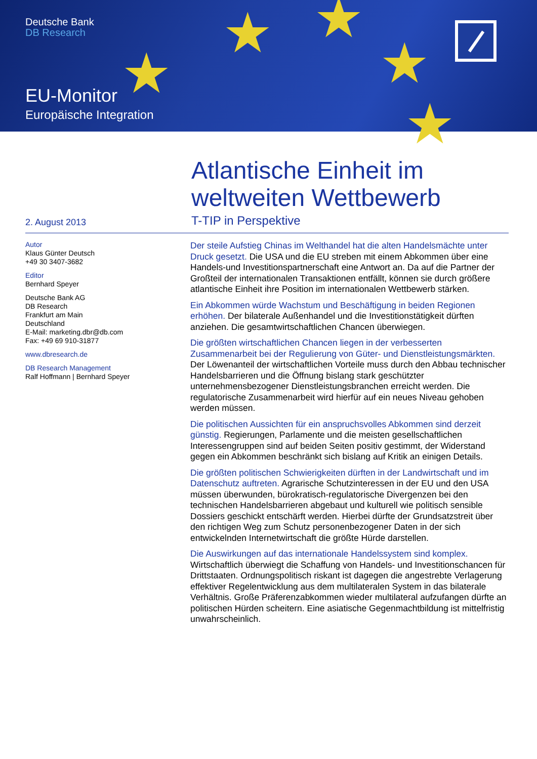★ ★
★ ★
★
Deutsche Bank
DB Research
EU-Monitor
Europäische Integration
2. August 2013
Atlantische Einheit im
weltweiten Wettbewerb
T-TIP in Perspektive
Autor
Klaus Günter Deutsch
+49 30 3407-3682
Editor
Bernhard Speyer
Deutsche Bank AG
DB Research
Frankfurt am Main
Deutschland
E-Mail: marketing.dbr@db.com
Fax: +49 69 910-31877
www.dbresearch.de
DB Research Management
Ralf Hoffmann | Bernhard Speyer
Der steile Aufstieg Chinas im Welthandel hat die alten Handelsmächte unter Druck gesetzt. Die USA und die EU streben mit einem Abkommen über eine Handels-und Investitionspartnerschaft eine Antwort an. Da auf die Partner der Großteil der internationalen Transaktionen entfällt, können sie durch größere atlantische Einheit ihre Position im internationalen Wettbewerb stärken.
Ein Abkommen würde Wachstum und Beschäftigung in beiden Regionen erhöhen. Der bilaterale Außenhandel und die Investitionstätigkeit dürften anziehen. Die gesamtwirtschaftlichen Chancen überwiegen.
Die größten wirtschaftlichen Chancen liegen in der verbesserten Zusammenarbeit bei der Regulierung von Güter- und Dienstleistungsmärkten. Der Löwenanteil der wirtschaftlichen Vorteile muss durch den Abbau technischer Handelsbarrieren und die Öffnung bislang stark geschützter unternehmensbezogener Dienstleistungsbranchen erreicht werden. Die regulatorische Zusammenarbeit wird hierfür auf ein neues Niveau gehoben werden müssen.
Die politischen Aussichten für ein anspruchsvolles Abkommen sind derzeit günstig. Regierungen, Parlamente und die meisten gesellschaftlichen Interessengruppen sind auf beiden Seiten positiv gestimmt, der Widerstand gegen ein Abkommen beschränkt sich bislang auf Kritik an einigen Details.
Die größten politischen Schwierigkeiten dürften in der Landwirtschaft und im Datenschutz auftreten. Agrarische Schutzinteressen in der EU und den USA müssen überwunden, bürokratisch-regulatorische Divergenzen bei den technischen Handelsbarrieren abgebaut und kulturell wie politisch sensible Dossiers geschickt entschärft werden. Hierbei dürfte der Grundsatzstreit über den richtigen Weg zum Schutz personenbezogener Daten in der sich entwickelnden Internetwirtschaft die größte Hürde darstellen.
Die Auswirkungen auf das internationale Handelssystem sind komplex. Wirtschaftlich überwiegt die Schaffung von Handels- und Investitionschancen für Drittstaaten. Ordnungspolitisch riskant ist dagegen die angestrebte Verlagerung effektiver Regelentwicklung aus dem multilateralen System in das bilaterale Verhältnis. Große Präferenzabkommen wieder multilateral aufzufangen dürfte an politischen Hürden scheitern. Eine asiatische Gegenmachtbildung ist mittelfristig unwahrscheinlich.